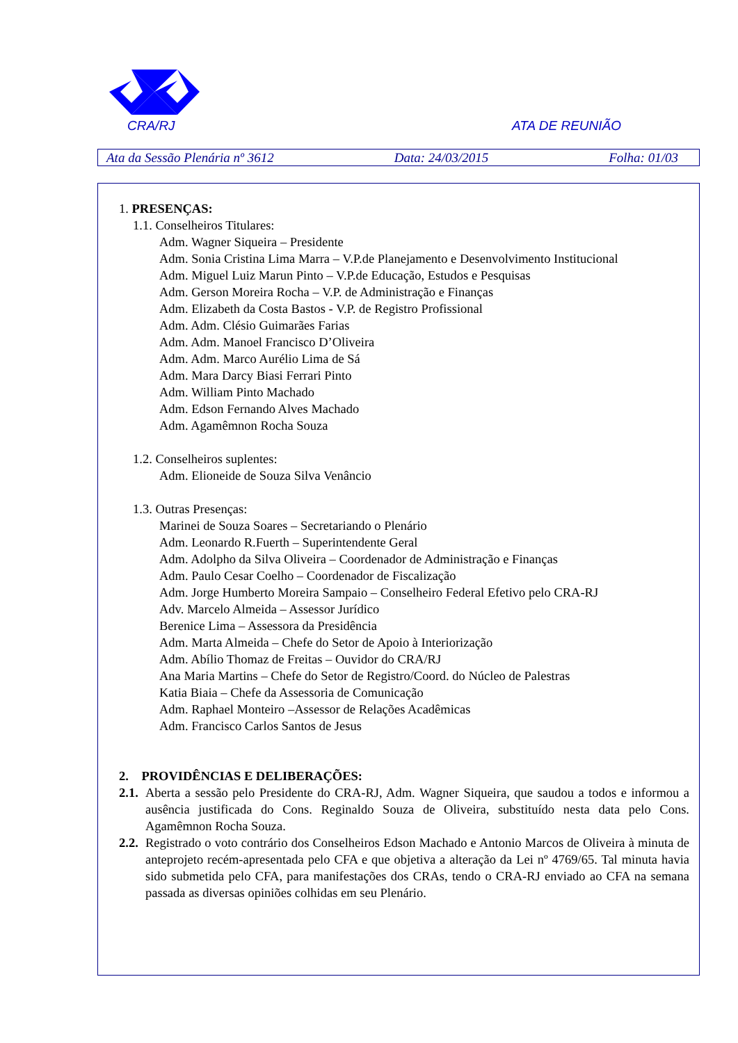CRA/RJ ATA DE REUNIÃO
Ata da Sessão Plenária nº 3612 Data: 24/03/2015 Folha: 01/03
1. PRESENÇAS:
1.1. Conselheiros Titulares:
Adm. Wagner Siqueira – Presidente
Adm. Sonia Cristina Lima Marra – V.P.de Planejamento e Desenvolvimento Institucional
Adm. Miguel Luiz Marun Pinto – V.P.de Educação, Estudos e Pesquisas
Adm. Gerson Moreira Rocha – V.P. de Administração e Finanças
Adm. Elizabeth da Costa Bastos - V.P. de Registro Profissional
Adm. Adm. Clésio Guimarães Farias
Adm. Adm. Manoel Francisco D’Oliveira
Adm. Adm. Marco Aurélio Lima de Sá
Adm. Mara Darcy Biasi Ferrari Pinto
Adm. William Pinto Machado
Adm. Edson Fernando Alves Machado
Adm. Agamêmnon Rocha Souza
1.2. Conselheiros suplentes:
Adm. Elioneide de Souza Silva Venâncio
1.3. Outras Presenças:
Marinei de Souza Soares – Secretariando o Plenário
Adm. Leonardo R.Fuerth – Superintendente Geral
Adm. Adolpho da Silva Oliveira – Coordenador de Administração e Finanças
Adm. Paulo Cesar Coelho – Coordenador de Fiscalização
Adm. Jorge Humberto Moreira Sampaio – Conselheiro Federal Efetivo pelo CRA-RJ
Adv. Marcelo Almeida – Assessor Jurídico
Berenice Lima – Assessora da Presidência
Adm. Marta Almeida – Chefe do Setor de Apoio à Interiorização
Adm. Abílio Thomaz de Freitas – Ouvidor do CRA/RJ
Ana Maria Martins – Chefe do Setor de Registro/Coord. do Núcleo de Palestras
Katia Biaia – Chefe da Assessoria de Comunicação
Adm. Raphael Monteiro –Assessor de Relações Acadêmicas
Adm. Francisco Carlos Santos de Jesus
2. PROVIDÊNCIAS E DELIBERAÇÕES:
2.1. Aberta a sessão pelo Presidente do CRA-RJ, Adm. Wagner Siqueira, que saudou a todos e informou a ausência justificada do Cons. Reginaldo Souza de Oliveira, substituído nesta data pelo Cons. Agamêmnon Rocha Souza.
2.2. Registrado o voto contrário dos Conselheiros Edson Machado e Antonio Marcos de Oliveira à minuta de anteprojeto recém-apresentada pelo CFA e que objetiva a alteração da Lei nº 4769/65. Tal minuta havia sido submetida pelo CFA, para manifestações dos CRAs, tendo o CRA-RJ enviado ao CFA na semana passada as diversas opiniões colhidas em seu Plenário.